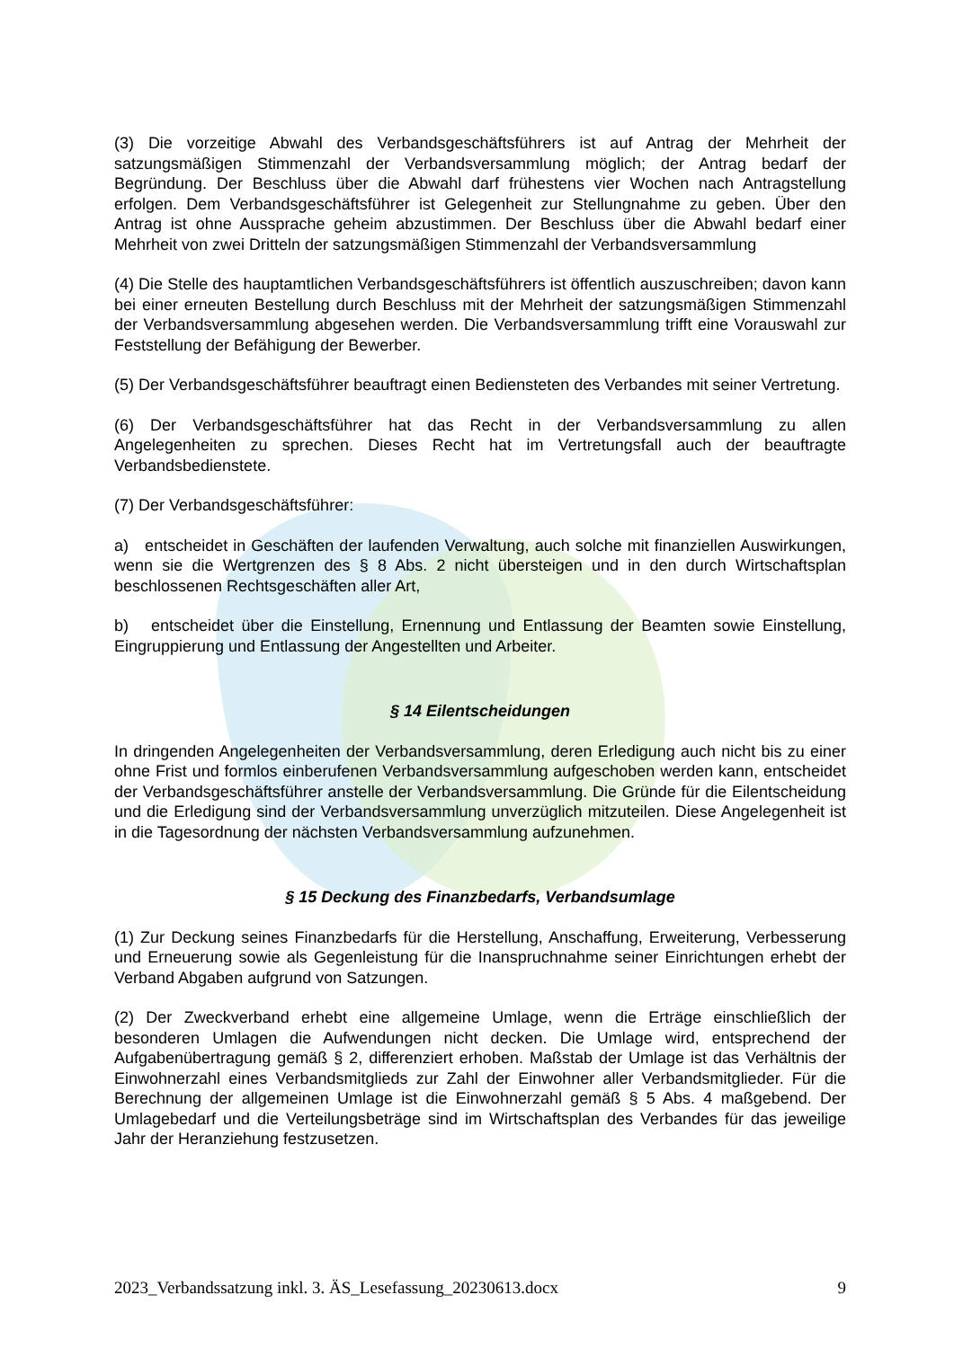(3) Die vorzeitige Abwahl des Verbandsgeschäftsführers ist auf Antrag der Mehrheit der satzungsmäßigen Stimmenzahl der Verbandsversammlung möglich; der Antrag bedarf der Begründung. Der Beschluss über die Abwahl darf frühestens vier Wochen nach Antragstellung erfolgen. Dem Verbandsgeschäftsführer ist Gelegenheit zur Stellungnahme zu geben. Über den Antrag ist ohne Aussprache geheim abzustimmen. Der Beschluss über die Abwahl bedarf einer Mehrheit von zwei Dritteln der satzungsmäßigen Stimmenzahl der Verbandsversammlung
(4) Die Stelle des hauptamtlichen Verbandsgeschäftsführers ist öffentlich auszuschreiben; davon kann bei einer erneuten Bestellung durch Beschluss mit der Mehrheit der satzungsmäßigen Stimmenzahl der Verbandsversammlung abgesehen werden. Die Verbandsversammlung trifft eine Vorauswahl zur Feststellung der Befähigung der Bewerber.
(5) Der Verbandsgeschäftsführer beauftragt einen Bediensteten des Verbandes mit seiner Vertretung.
(6) Der Verbandsgeschäftsführer hat das Recht in der Verbandsversammlung zu allen Angelegenheiten zu sprechen. Dieses Recht hat im Vertretungsfall auch der beauftragte Verbandsbedienstete.
(7) Der Verbandsgeschäftsführer:
a) entscheidet in Geschäften der laufenden Verwaltung, auch solche mit finanziellen Auswirkungen, wenn sie die Wertgrenzen des § 8 Abs. 2 nicht übersteigen und in den durch Wirtschaftsplan beschlossenen Rechtsgeschäften aller Art,
b) entscheidet über die Einstellung, Ernennung und Entlassung der Beamten sowie Einstellung, Eingruppierung und Entlassung der Angestellten und Arbeiter.
§ 14 Eilentscheidungen
In dringenden Angelegenheiten der Verbandsversammlung, deren Erledigung auch nicht bis zu einer ohne Frist und formlos einberufenen Verbandsversammlung aufgeschoben werden kann, entscheidet der Verbandsgeschäftsführer anstelle der Verbandsversammlung. Die Gründe für die Eilentscheidung und die Erledigung sind der Verbandsversammlung unverzüglich mitzuteilen. Diese Angelegenheit ist in die Tagesordnung der nächsten Verbandsversammlung aufzunehmen.
§ 15 Deckung des Finanzbedarfs, Verbandsumlage
(1) Zur Deckung seines Finanzbedarfs für die Herstellung, Anschaffung, Erweiterung, Verbesserung und Erneuerung sowie als Gegenleistung für die Inanspruchnahme seiner Einrichtungen erhebt der Verband Abgaben aufgrund von Satzungen.
(2) Der Zweckverband erhebt eine allgemeine Umlage, wenn die Erträge einschließlich der besonderen Umlagen die Aufwendungen nicht decken. Die Umlage wird, entsprechend der Aufgabenübertragung gemäß § 2, differenziert erhoben. Maßstab der Umlage ist das Verhältnis der Einwohnerzahl eines Verbandsmitglieds zur Zahl der Einwohner aller Verbandsmitglieder. Für die Berechnung der allgemeinen Umlage ist die Einwohnerzahl gemäß § 5 Abs. 4 maßgebend. Der Umlagebedarf und die Verteilungsbeträge sind im Wirtschaftsplan des Verbandes für das jeweilige Jahr der Heranziehung festzusetzen.
2023_Verbandssatzung inkl. 3. ÄS_Lesefassung_20230613.docx 9